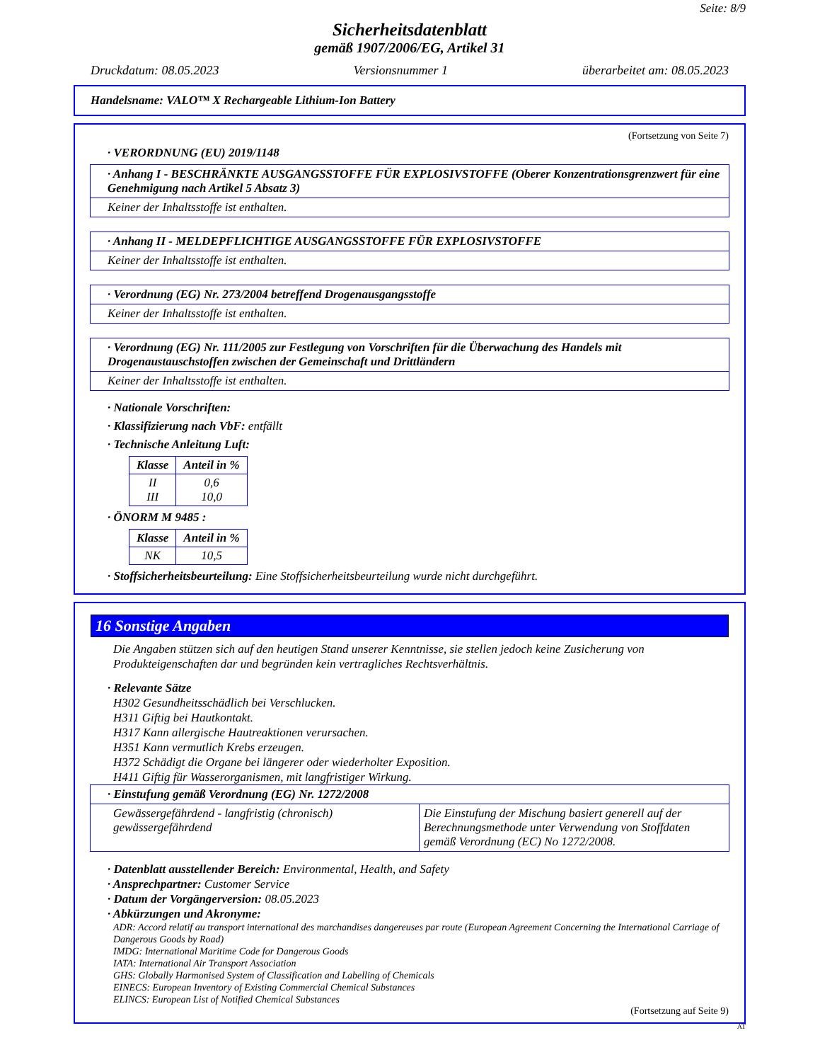Seite: 8/9
Sicherheitsdatenblatt
gemäß 1907/2006/EG, Artikel 31
Druckdatum: 08.05.2023 Versionsnummer 1 überarbeitet am: 08.05.2023
Handelsname: VALO™ X Rechargeable Lithium-Ion Battery
(Fortsetzung von Seite 7)
· VERORDNUNG (EU) 2019/1148
· Anhang I - BESCHRÄNKTE AUSGANGSSTOFFE FÜR EXPLOSIVSTOFFE (Oberer Konzentrationsgrenzwert für eine Genehmigung nach Artikel 5 Absatz 3)
Keiner der Inhaltsstoffe ist enthalten.
· Anhang II - MELDEPFLICHTIGE AUSGANGSSTOFFE FÜR EXPLOSIVSTOFFE
Keiner der Inhaltsstoffe ist enthalten.
· Verordnung (EG) Nr. 273/2004 betreffend Drogenausgangsstoffe
Keiner der Inhaltsstoffe ist enthalten.
· Verordnung (EG) Nr. 111/2005 zur Festlegung von Vorschriften für die Überwachung des Handels mit Drogenaustauschstoffen zwischen der Gemeinschaft und Drittländern
Keiner der Inhaltsstoffe ist enthalten.
· Nationale Vorschriften:
· Klassifizierung nach VbF: entfällt
· Technische Anleitung Luft:
| Klasse | Anteil in % |
| --- | --- |
| II III | 0,6 10,0 |
· ÖNORM M 9485 :
| Klasse | Anteil in % |
| --- | --- |
| NK | 10,5 |
· Stoffsicherheitsbeurteilung: Eine Stoffsicherheitsbeurteilung wurde nicht durchgeführt.
16 Sonstige Angaben
Die Angaben stützen sich auf den heutigen Stand unserer Kenntnisse, sie stellen jedoch keine Zusicherung von Produkteigenschaften dar und begründen kein vertragliches Rechtsverhältnis.
· Relevante Sätze
H302 Gesundheitsschädlich bei Verschlucken.
H311 Giftig bei Hautkontakt.
H317 Kann allergische Hautreaktionen verursachen.
H351 Kann vermutlich Krebs erzeugen.
H372 Schädigt die Organe bei längerer oder wiederholter Exposition.
H411 Giftig für Wasserorganismen, mit langfristiger Wirkung.
· Einstufung gemäß Verordnung (EG) Nr. 1272/2008
Gewässergefährdend - langfristig (chronisch) gewässergefährdend Die Einstufung der Mischung basiert generell auf der Berechnungsmethode unter Verwendung von Stoffdaten gemäß Verordnung (EC) No 1272/2008.
· Datenblatt ausstellender Bereich: Environmental, Health, and Safety
· Ansprechpartner: Customer Service
· Datum der Vorgängerversion: 08.05.2023
· Abkürzungen und Akronyme:
ADR: Accord relatif au transport international des marchandises dangereuses par route (European Agreement Concerning the International Carriage of Dangerous Goods by Road)
IMDG: International Maritime Code for Dangerous Goods
IATA: International Air Transport Association
GHS: Globally Harmonised System of Classification and Labelling of Chemicals
EINECS: European Inventory of Existing Commercial Chemical Substances
ELINCS: European List of Notified Chemical Substances
(Fortsetzung auf Seite 9)
AT